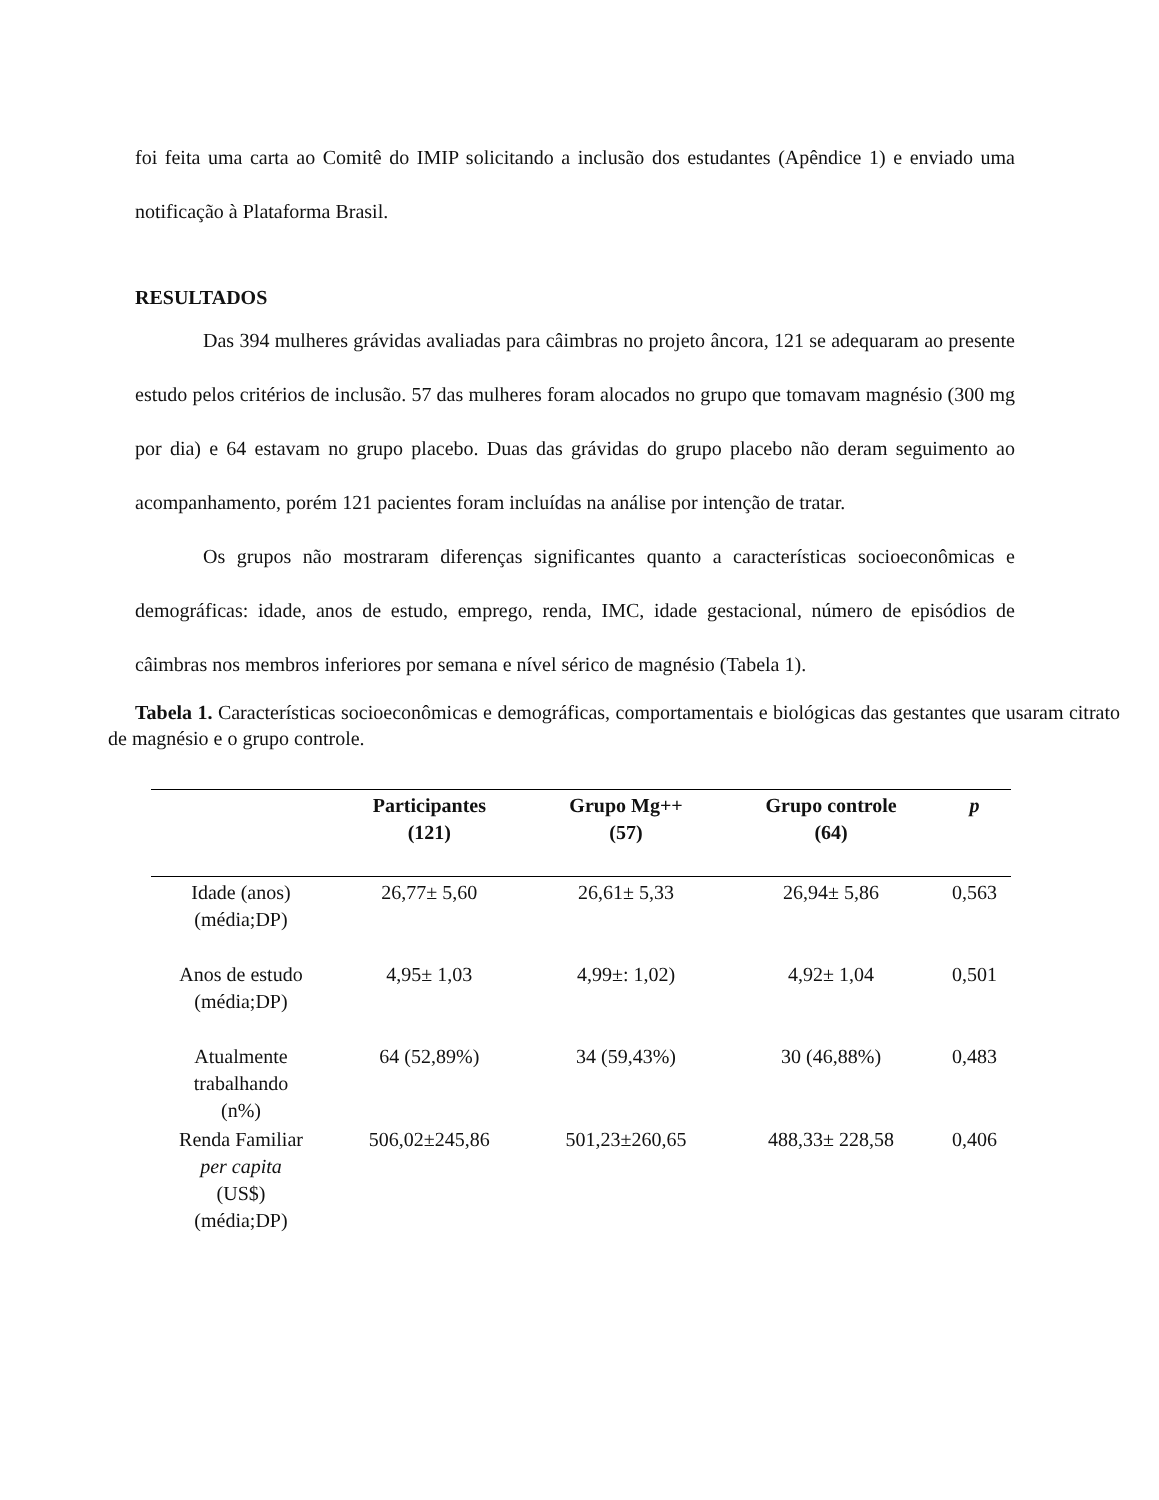foi feita uma carta ao Comitê do IMIP solicitando a inclusão dos estudantes (Apêndice 1) e enviado uma notificação à Plataforma Brasil.
RESULTADOS
Das 394 mulheres grávidas avaliadas para câimbras no projeto âncora, 121 se adequaram ao presente estudo pelos critérios de inclusão. 57 das mulheres foram alocados no grupo que tomavam magnésio (300 mg por dia) e 64 estavam no grupo placebo. Duas das grávidas do grupo placebo não deram seguimento ao acompanhamento, porém 121 pacientes foram incluídas na análise por intenção de tratar.
Os grupos não mostraram diferenças significantes quanto a características socioeconômicas e demográficas: idade, anos de estudo, emprego, renda, IMC, idade gestacional, número de episódios de câimbras nos membros inferiores por semana e nível sérico de magnésio (Tabela 1).
Tabela 1. Características socioeconômicas e demográficas, comportamentais e biológicas das gestantes que usaram citrato de magnésio e o grupo controle.
| | Participantes (121) | Grupo Mg++ (57) | Grupo controle (64) | p |
| --- | --- | --- | --- | --- |
| Idade (anos) (média;DP) | 26,77± 5,60 | 26,61± 5,33 | 26,94± 5,86 | 0,563 |
| Anos de estudo (média;DP) | 4,95± 1,03 | 4,99±: 1,02) | 4,92± 1,04 | 0,501 |
| Atualmente trabalhando (n%) | 64 (52,89%) | 34 (59,43%) | 30 (46,88%) | 0,483 |
| Renda Familiar per capita (US$) (média;DP) | 506,02±245,86 | 501,23±260,65 | 488,33± 228,58 | 0,406 |